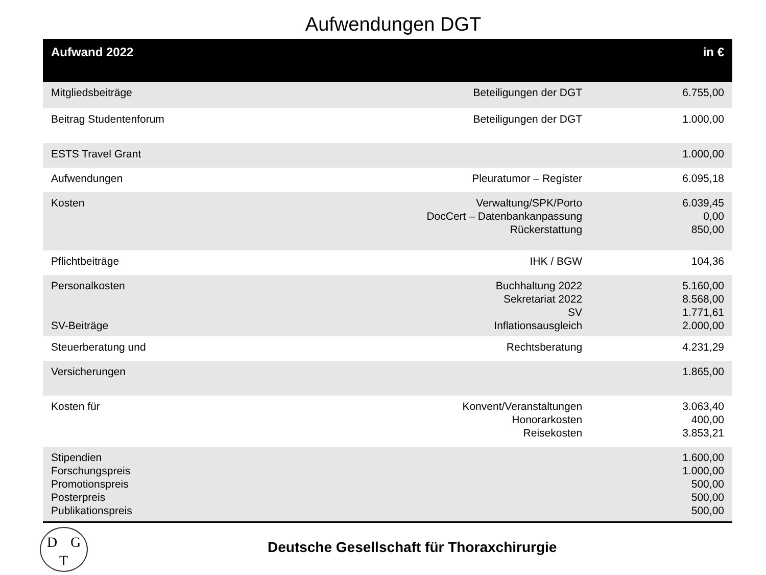Aufwendungen DGT
| Aufwand 2022 | | in € |
| --- | --- | --- |
| Mitgliedsbeiträge | Beteiligungen der DGT | 6.755,00 |
| Beitrag Studentenforum | Beteiligungen der DGT | 1.000,00 |
| ESTS Travel Grant | | 1.000,00 |
| Aufwendungen | Pleuratumor – Register | 6.095,18 |
| Kosten | Verwaltung/SPK/Porto DocCert – Datenbankanpassung Rückerstattung | 6.039,45 0,00 850,00 |
| Pflichtbeiträge | IHK / BGW | 104,36 |
| Personalkosten SV-Beiträge | Buchhaltung 2022 Sekretariat 2022 SV Inflationsausgleich | 5.160,00 8.568,00 1.771,61 2.000,00 |
| Steuerberatung und | Rechtsberatung | 4.231,29 |
| Versicherungen | | 1.865,00 |
| Kosten für | Konvent/Veranstaltungen Honorarkosten Reisekosten | 3.063,40 400,00 3.853,21 |
| Stipendien Forschungspreis Promotionspreis Posterpreis Publikationspreis | | 1.600,00 1.000,00 500,00 500,00 500,00 |
D G
T
Deutsche Gesellschaft für Thoraxchirurgie